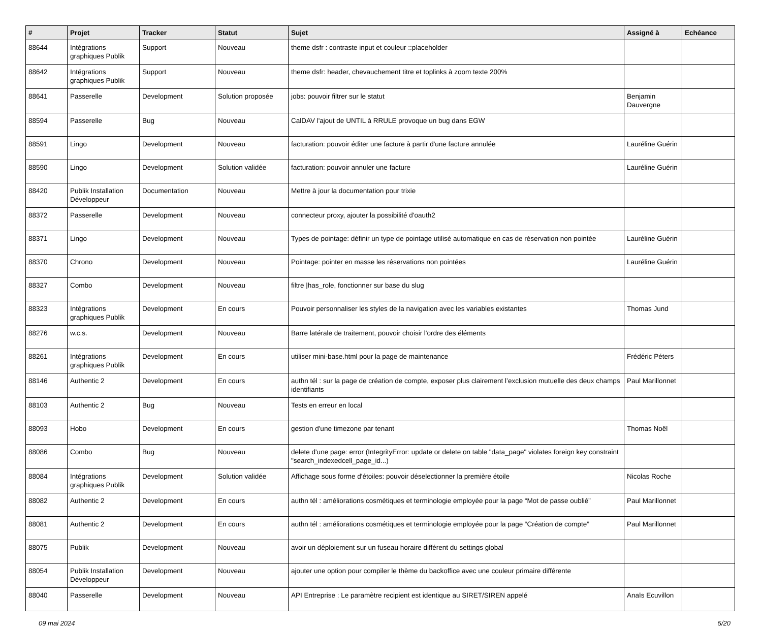| # | Projet | Tracker | Statut | Sujet | Assigné à | Echéance |
| --- | --- | --- | --- | --- | --- | --- |
| 88644 | Intégrations graphiques Publik | Support | Nouveau | theme dsfr : contraste input et couleur ::placeholder | | |
| 88642 | Intégrations graphiques Publik | Support | Nouveau | theme dsfr: header, chevauchement titre et toplinks à zoom texte 200% | | |
| 88641 | Passerelle | Development | Solution proposée | jobs: pouvoir filtrer sur le statut | Benjamin Dauvergne | |
| 88594 | Passerelle | Bug | Nouveau | CalDAV l'ajout de UNTIL à RRULE provoque un bug dans EGW | | |
| 88591 | Lingo | Development | Nouveau | facturation: pouvoir éditer une facture à partir d'une facture annulée | Lauréline Guérin | |
| 88590 | Lingo | Development | Solution validée | facturation: pouvoir annuler une facture | Lauréline Guérin | |
| 88420 | Publik Installation Développeur | Documentation | Nouveau | Mettre à jour la documentation pour trixie | | |
| 88372 | Passerelle | Development | Nouveau | connecteur proxy, ajouter la possibilité d'oauth2 | | |
| 88371 | Lingo | Development | Nouveau | Types de pointage: définir un type de pointage utilisé automatique en cas de réservation non pointée | Lauréline Guérin | |
| 88370 | Chrono | Development | Nouveau | Pointage: pointer en masse les réservations non pointées | Lauréline Guérin | |
| 88327 | Combo | Development | Nouveau | filtre /has_role, fonctionner sur base du slug | | |
| 88323 | Intégrations graphiques Publik | Development | En cours | Pouvoir personnaliser les styles de la navigation avec les variables existantes | Thomas Jund | |
| 88276 | w.c.s. | Development | Nouveau | Barre latérale de traitement, pouvoir choisir l'ordre des éléments | | |
| 88261 | Intégrations graphiques Publik | Development | En cours | utiliser mini-base.html pour la page de maintenance | Frédéric Péters | |
| 88146 | Authentic 2 | Development | En cours | authn tél : sur la page de création de compte, exposer plus clairement l’exclusion mutuelle des deux champs identifiants | Paul Marillonnet | |
| 88103 | Authentic 2 | Bug | Nouveau | Tests en erreur en local | | |
| 88093 | Hobo | Development | En cours | gestion d'une timezone par tenant | Thomas Noël | |
| 88086 | Combo | Bug | Nouveau | delete d'une page: error (IntegrityError: update or delete on table "data_page" violates foreign key constraint "search_indexedcell_page_id...) | | |
| 88084 | Intégrations graphiques Publik | Development | Solution validée | Affichage sous forme d'étoiles: pouvoir déselectionner la première étoile | Nicolas Roche | |
| 88082 | Authentic 2 | Development | En cours | authn tél : améliorations cosmétiques et terminologie employée pour la page “Mot de passe oublié” | Paul Marillonnet | |
| 88081 | Authentic 2 | Development | En cours | authn tél : améliorations cosmétiques et terminologie employée pour la page “Création de compte” | Paul Marillonnet | |
| 88075 | Publik | Development | Nouveau | avoir un déploiement sur un fuseau horaire différent du settings global | | |
| 88054 | Publik Installation Développeur | Development | Nouveau | ajouter une option pour compiler le thème du backoffice avec une couleur primaire différente | | |
| 88040 | Passerelle | Development | Nouveau | API Entreprise : Le paramètre recipient est identique au SIRET/SIREN appelé | Anaïs Ecuvillon | |
09 mai 2024 5/20